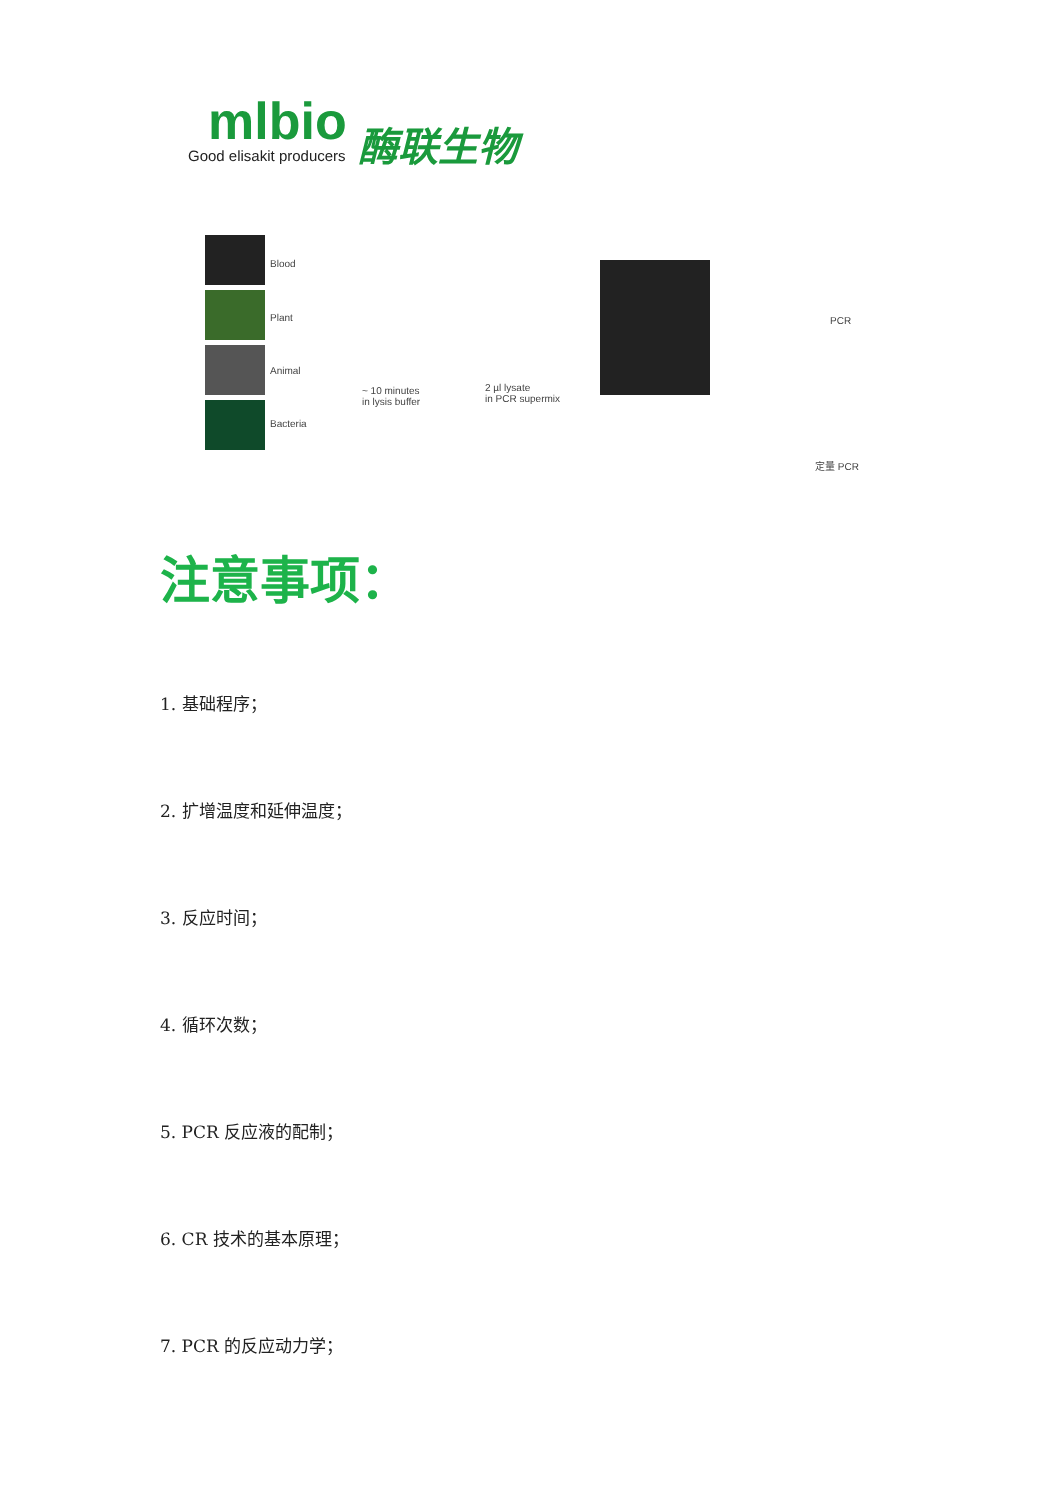mlbio
Good elisakit producers
酶联生物
Blood
Plant
Animal
Bacteria
~ 10 minutes
in lysis buffer
2 µl lysate
in PCR supermix
PCR
定量 PCR
注意事项：
1. 基础程序；
2. 扩增温度和延伸温度；
3. 反应时间；
4. 循环次数；
5. PCR 反应液的配制；
6. CR 技术的基本原理；
7. PCR 的反应动力学；